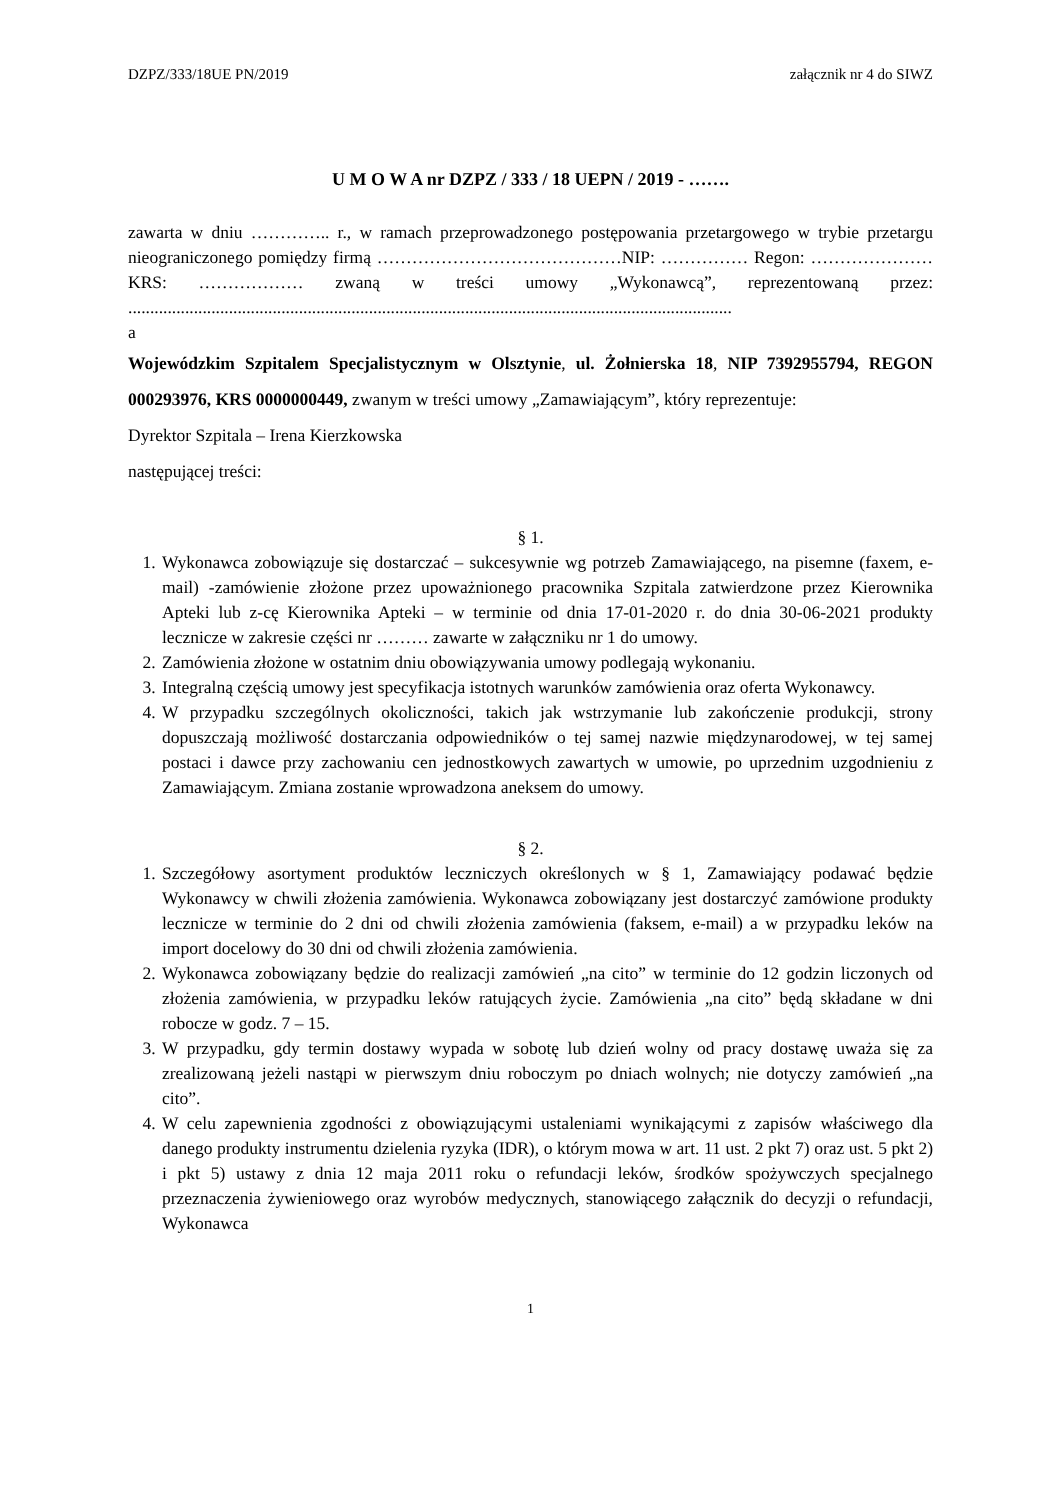DZPZ/333/18UE PN/2019 załącznik nr 4 do SIWZ
U M O W A nr DZPZ / 333 / 18 UEPN / 2019 - …….
zawarta w dniu ………….. r., w ramach przeprowadzonego postępowania przetargowego w trybie przetargu nieograniczonego pomiędzy firmą ……………………………………NIP: …………… Regon: ………………… KRS: ……………… zwaną w treści umowy „Wykonawcą”, reprezentowaną przez: ..........................................................................................................................................
a
Wojewódzkim Szpitalem Specjalistycznym w Olsztynie, ul. Żołnierska 18, NIP 7392955794, REGON 000293976, KRS 0000000449, zwanym w treści umowy „Zamawiającym”, który reprezentuje:
Dyrektor Szpitala – Irena Kierzkowska
następującej treści:
§ 1.
1. Wykonawca zobowiązuje się dostarczać – sukcesywnie wg potrzeb Zamawiającego, na pisemne (faxem, e-mail) -zamówienie złożone przez upoważnionego pracownika Szpitala zatwierdzone przez Kierownika Apteki lub z-cę Kierownika Apteki – w terminie od dnia 17-01-2020 r. do dnia 30-06-2021 produkty lecznicze w zakresie części nr ……… zawarte w załączniku nr 1 do umowy.
2. Zamówienia złożone w ostatnim dniu obowiązywania umowy podlegają wykonaniu.
3. Integralną częścią umowy jest specyfikacja istotnych warunków zamówienia oraz oferta Wykonawcy.
4. W przypadku szczególnych okoliczności, takich jak wstrzymanie lub zakończenie produkcji, strony dopuszczają możliwość dostarczania odpowiedników o tej samej nazwie międzynarodowej, w tej samej postaci i dawce przy zachowaniu cen jednostkowych zawartych w umowie, po uprzednim uzgodnieniu z Zamawiającym. Zmiana zostanie wprowadzona aneksem do umowy.
§ 2.
1. Szczegółowy asortyment produktów leczniczych określonych w § 1, Zamawiający podawać będzie Wykonawcy w chwili złożenia zamówienia. Wykonawca zobowiązany jest dostarczyć zamówione produkty lecznicze w terminie do 2 dni od chwili złożenia zamówienia (faksem, e-mail) a w przypadku leków na import docelowy do 30 dni od chwili złożenia zamówienia.
2. Wykonawca zobowiązany będzie do realizacji zamówień „na cito” w terminie do 12 godzin liczonych od złożenia zamówienia, w przypadku leków ratujących życie. Zamówienia „na cito” będą składane w dni robocze w godz. 7 – 15.
3. W przypadku, gdy termin dostawy wypada w sobotę lub dzień wolny od pracy dostawę uważa się za zrealizowaną jeżeli nastąpi w pierwszym dniu roboczym po dniach wolnych; nie dotyczy zamówień „na cito”.
4. W celu zapewnienia zgodności z obowiązującymi ustaleniami wynikającymi z zapisów właściwego dla danego produkty instrumentu dzielenia ryzyka (IDR), o którym mowa w art. 11 ust. 2 pkt 7) oraz ust. 5 pkt 2) i pkt 5) ustawy z dnia 12 maja 2011 roku o refundacji leków, środków spożywczych specjalnego przeznaczenia żywieniowego oraz wyrobów medycznych, stanowiącego załącznik do decyzji o refundacji, Wykonawca
1